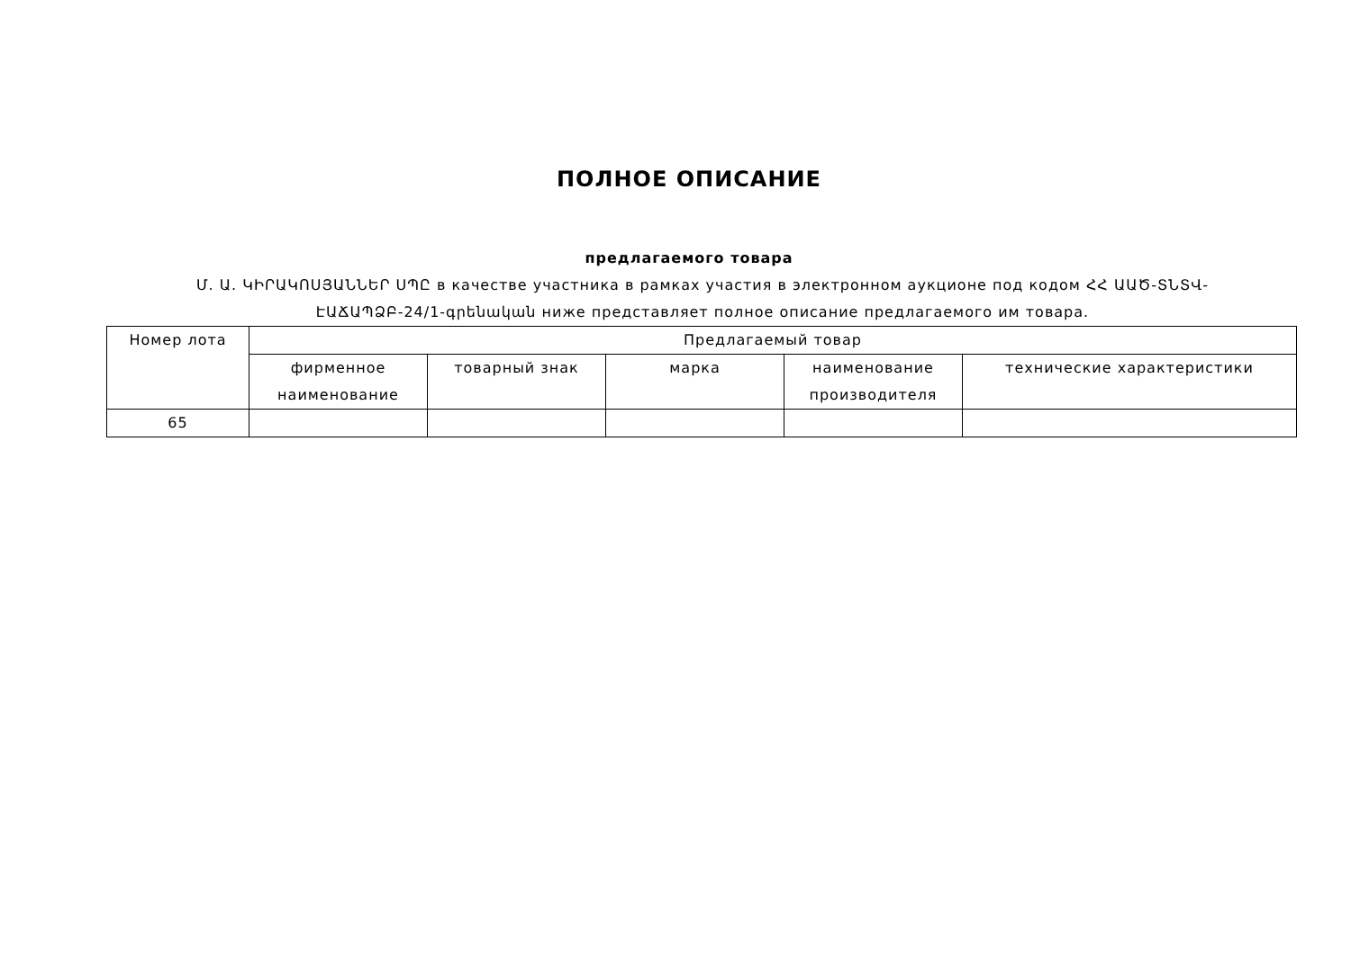ПОЛНОЕ ОПИСАНИЕ
предлагаемого товара
Մ. Ա. ԿԻՐԱԿՈՍՅԱՆՆԵՐ ՍՊԸ в качестве участника в рамках участия в электронном аукционе под кодом ՀՀ ԱԱԾ-ՏՆՏՎ-ԷԱՃԱՊՁԲ-24/1-գրենական ниже представляет полное описание предлагаемого им товара.
| Номер лота | Предлагаемый товар | | | | |
| --- | --- | --- | --- | --- | --- |
| | фирменное наименование | товарный знак | марка | наименование производителя | технические характеристики |
| 65 | | | | | |